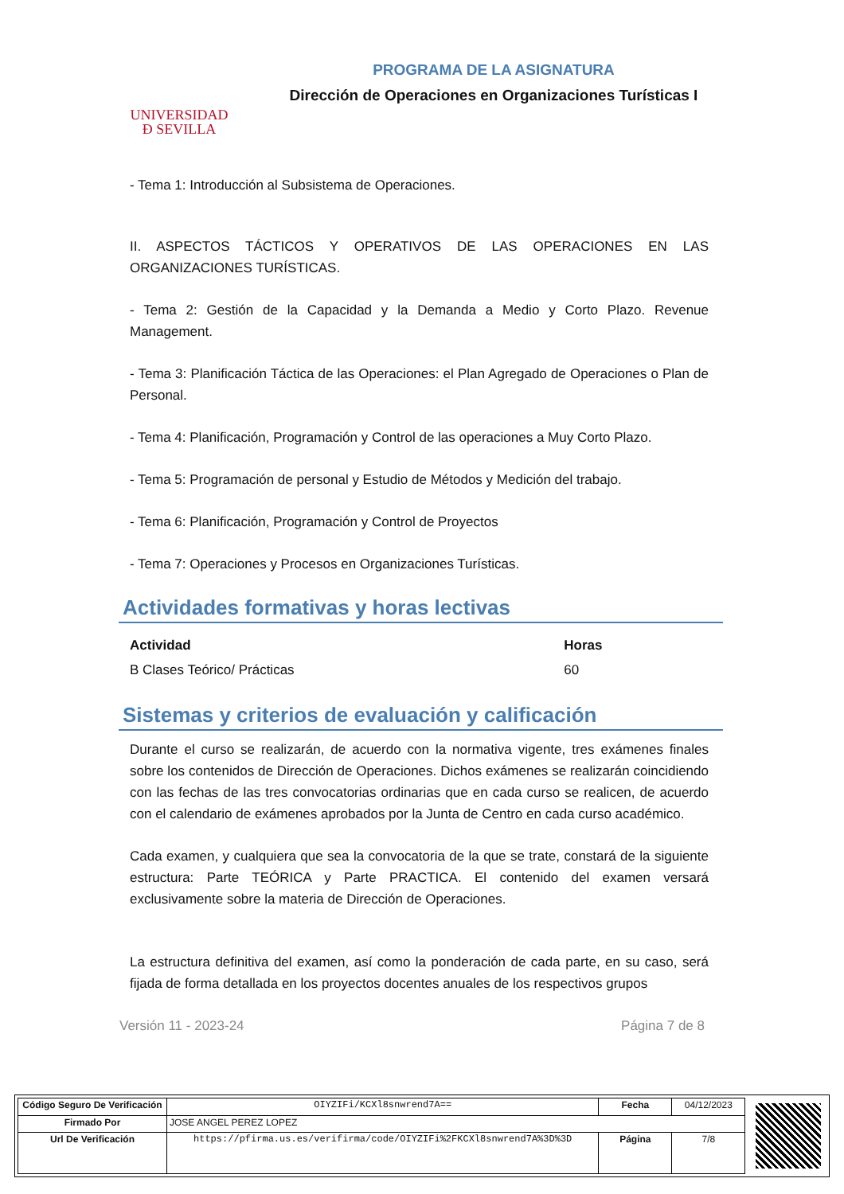UNIVERSIDAD
Ð SEVILLA
PROGRAMA DE LA ASIGNATURA
Dirección de Operaciones en Organizaciones Turísticas I
- Tema 1: Introducción al Subsistema de Operaciones.
II. ASPECTOS TÁCTICOS Y OPERATIVOS DE LAS OPERACIONES EN LAS ORGANIZACIONES TURÍSTICAS.
- Tema 2: Gestión de la Capacidad y la Demanda a Medio y Corto Plazo. Revenue Management.
- Tema 3: Planificación Táctica de las Operaciones: el Plan Agregado de Operaciones o Plan de Personal.
- Tema 4: Planificación, Programación y Control de las operaciones a Muy Corto Plazo.
- Tema 5: Programación de personal y Estudio de Métodos y Medición del trabajo.
- Tema 6: Planificación, Programación y Control de Proyectos
- Tema 7: Operaciones y Procesos en Organizaciones Turísticas.
Actividades formativas y horas lectivas
| Actividad | Horas |
| --- | --- |
| B Clases Teórico/ Prácticas | 60 |
Sistemas y criterios de evaluación y calificación
Durante el curso se realizarán, de acuerdo con la normativa vigente, tres exámenes finales sobre los contenidos de Dirección de Operaciones. Dichos exámenes se realizarán coincidiendo con las fechas de las tres convocatorias ordinarias que en cada curso se realicen, de acuerdo con el calendario de exámenes aprobados por la Junta de Centro en cada curso académico.
Cada examen, y cualquiera que sea la convocatoria de la que se trate, constará de la siguiente estructura: Parte TEÓRICA y Parte PRACTICA. El contenido del examen versará exclusivamente sobre la materia de Dirección de Operaciones.
La estructura definitiva del examen, así como la ponderación de cada parte, en su caso, será fijada de forma detallada en los proyectos docentes anuales de los respectivos grupos
Versión 11 - 2023-24 Página 7 de 8
| Código Seguro De Verificación | OIYZIFi/KCXl8snwrend7A== | Fecha | 04/12/2023 |
| Firmado Por | JOSE ANGEL PEREZ LOPEZ | | |
| Url De Verificación | https://pfirma.us.es/verifirma/code/OIYZIFi%2FKCXl8snwrend7A%3D%3D | Página | 7/8 |